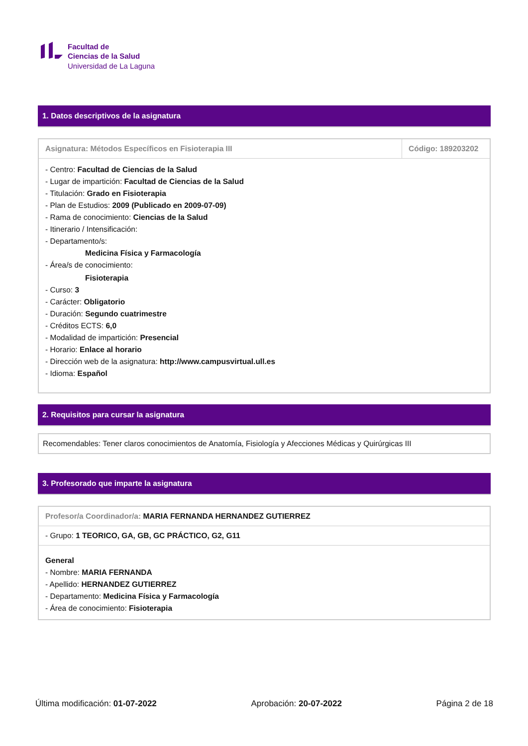Facultad de
Ciencias de la Salud
Universidad de La Laguna
1. Datos descriptivos de la asignatura
| Asignatura: Métodos Específicos en Fisioterapia III | Código: 189203202 |
| - Centro: Facultad de Ciencias de la Salud - Lugar de impartición: Facultad de Ciencias de la Salud - Titulación: Grado en Fisioterapia - Plan de Estudios: 2009 (Publicado en 2009-07-09) - Rama de conocimiento: Ciencias de la Salud - Itinerario / Intensificación: - Departamento/s: Medicina Física y Farmacología - Área/s de conocimiento: Fisioterapia - Curso: 3 - Carácter: Obligatorio - Duración: Segundo cuatrimestre - Créditos ECTS: 6,0 - Modalidad de impartición: Presencial - Horario: Enlace al horario - Dirección web de la asignatura: http://www.campusvirtual.ull.es - Idioma: Español | |
2. Requisitos para cursar la asignatura
| Recomendables: Tener claros conocimientos de Anatomía, Fisiología y Afecciones Médicas y Quirúrgicas III |
3. Profesorado que imparte la asignatura
| Profesor/a Coordinador/a: MARIA FERNANDA HERNANDEZ GUTIERREZ |
| - Grupo: 1 TEORICO, GA, GB, GC PRÁCTICO, G2, G11 |
| General - Nombre: MARIA FERNANDA - Apellido: HERNANDEZ GUTIERREZ - Departamento: Medicina Física y Farmacología - Área de conocimiento: Fisioterapia |
Última modificación: 01-07-2022 Aprobación: 20-07-2022 Página 2 de 18